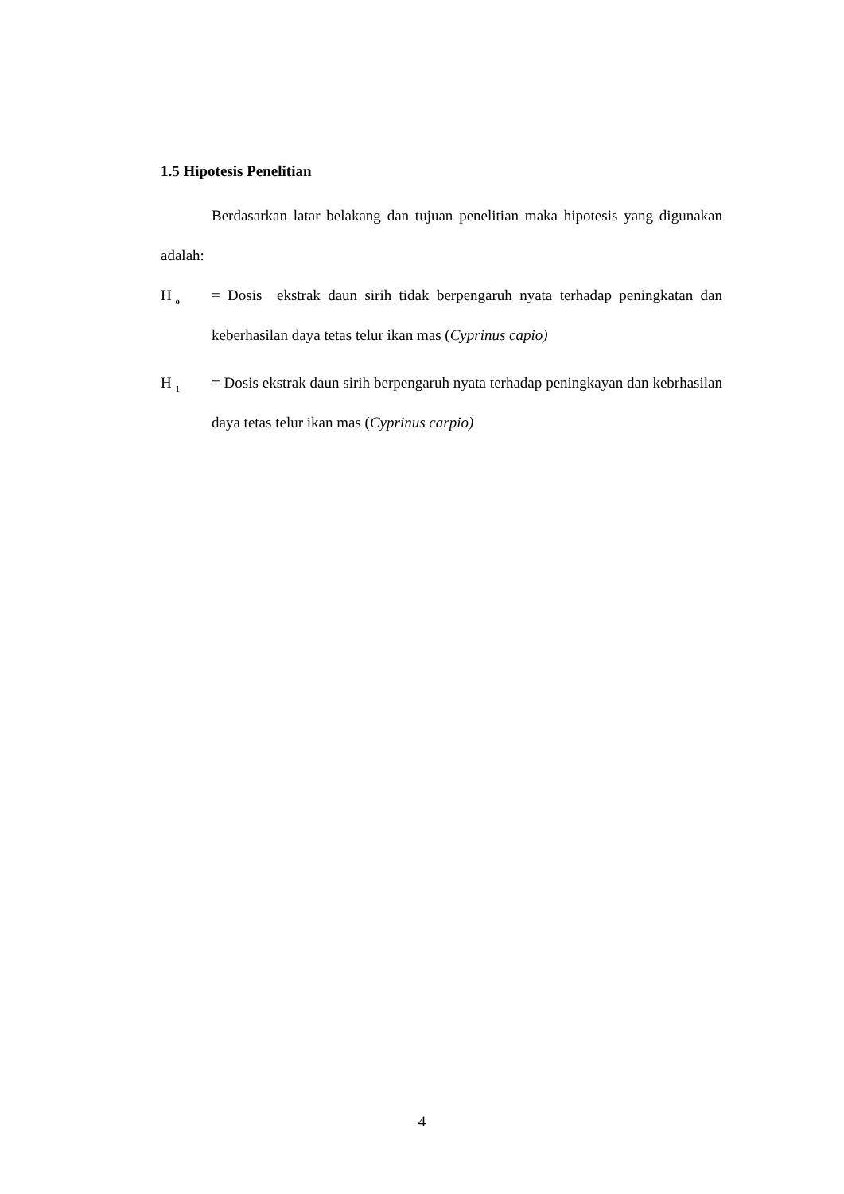1.5 Hipotesis Penelitian
Berdasarkan latar belakang dan tujuan penelitian maka hipotesis yang digunakan adalah:
H <sub>o</sub>
= Dosis ekstrak daun sirih tidak berpengaruh nyata terhadap peningkatan dan keberhasilan daya tetas telur ikan mas (Cyprinus capio)
H <sub>1</sub>
= Dosis ekstrak daun sirih berpengaruh nyata terhadap peningkayan dan kebrhasilan daya tetas telur ikan mas (Cyprinus carpio)
4